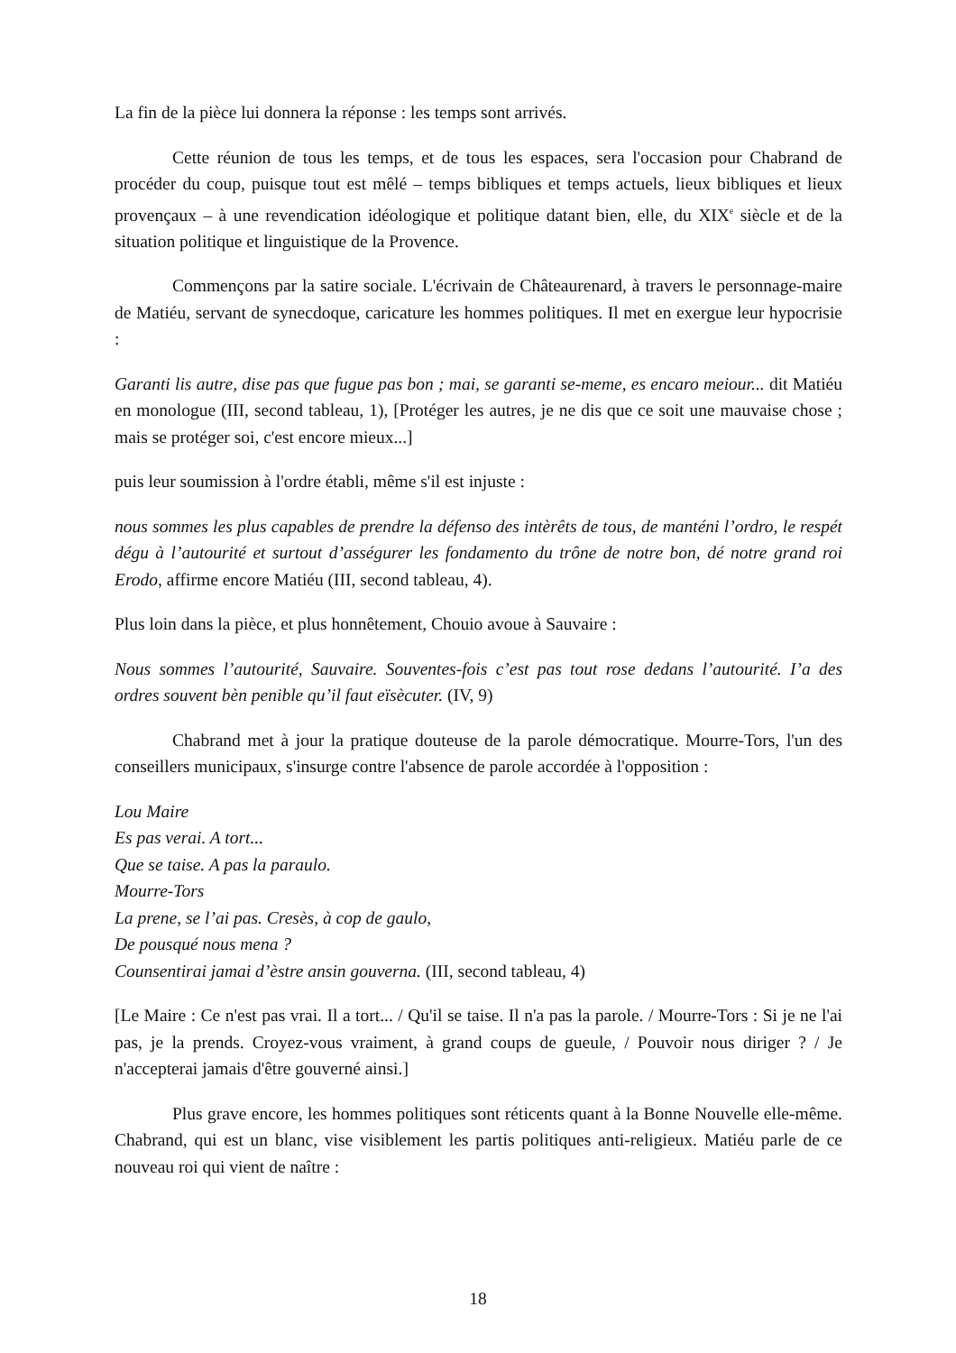La fin de la pièce lui donnera la réponse : les temps sont arrivés.
Cette réunion de tous les temps, et de tous les espaces, sera l'occasion pour Chabrand de procéder du coup, puisque tout est mêlé – temps bibliques et temps actuels, lieux bibliques et lieux provençaux – à une revendication idéologique et politique datant bien, elle, du XIX<sup>e</sup> siècle et de la situation politique et linguistique de la Provence.
Commençons par la satire sociale. L'écrivain de Châteaurenard, à travers le personnage-maire de Matiéu, servant de synecdoque, caricature les hommes politiques. Il met en exergue leur hypocrisie :
Garanti lis autre, dise pas que fugue pas bon ; mai, se garanti se-meme, es encaro meiour... dit Matiéu en monologue (III, second tableau, 1), [Protéger les autres, je ne dis que ce soit une mauvaise chose ; mais se protéger soi, c'est encore mieux...]
puis leur soumission à l'ordre établi, même s'il est injuste :
nous sommes les plus capables de prendre la défenso des intèrêts de tous, de manténi l’ordro, le respét dégu à l’autourité et surtout d’asségurer les fondamento du trône de notre bon, dé notre grand roi Erodo, affirme encore Matiéu (III, second tableau, 4).
Plus loin dans la pièce, et plus honnêtement, Chouio avoue à Sauvaire :
Nous sommes l’autourité, Sauvaire. Souventes-fois c’est pas tout rose dedans l’autourité. I’a des ordres souvent bèn penible qu’il faut eïsècuter. (IV, 9)
Chabrand met à jour la pratique douteuse de la parole démocratique. Mourre-Tors, l'un des conseillers municipaux, s'insurge contre l'absence de parole accordée à l'opposition :
Lou Maire
Es pas verai. A tort...
Que se taise. A pas la paraulo.
Mourre-Tors
La prene, se l’ai pas. Cresès, à cop de gaulo,
De pousqué nous mena ?
Counsentirai jamai d’èstre ansin gouverna. (III, second tableau, 4)
[Le Maire : Ce n'est pas vrai. Il a tort... / Qu'il se taise. Il n'a pas la parole. / Mourre-Tors : Si je ne l'ai pas, je la prends. Croyez-vous vraiment, à grand coups de gueule, / Pouvoir nous diriger ? / Je n'accepterai jamais d'être gouverné ainsi.]
Plus grave encore, les hommes politiques sont réticents quant à la Bonne Nouvelle elle-même. Chabrand, qui est un blanc, vise visiblement les partis politiques anti-religieux. Matiéu parle de ce nouveau roi qui vient de naître :
18